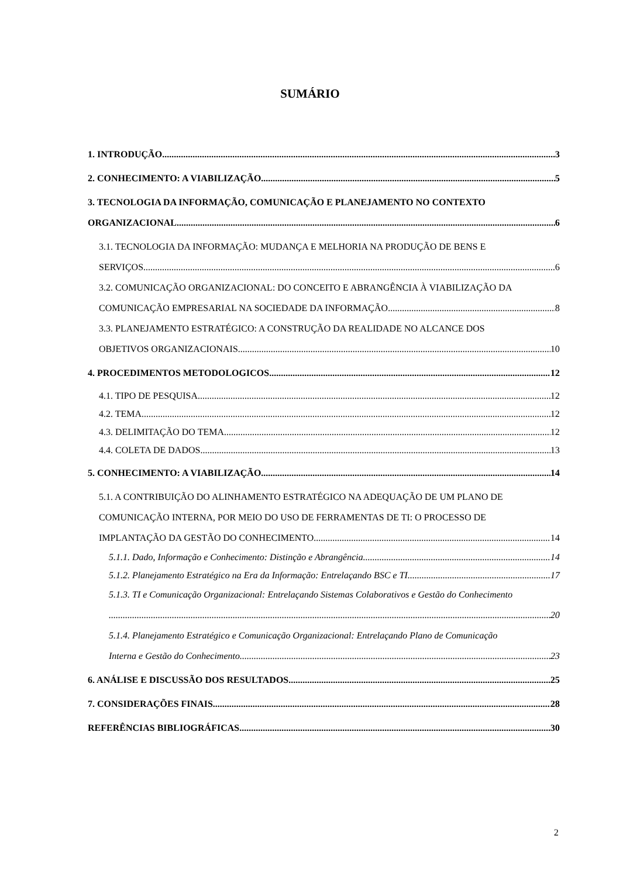SUMÁRIO
1. INTRODUÇÃO 3
2. CONHECIMENTO: A VIABILIZAÇÃO 5
3. TECNOLOGIA DA INFORMAÇÃO, COMUNICAÇÃO E PLANEJAMENTO NO CONTEXTO
ORGANIZACIONAL 6
3.1. TECNOLOGIA DA INFORMAÇÃO: MUDANÇA E MELHORIA NA PRODUÇÃO DE BENS E
SERVIÇOS 6
3.2. COMUNICAÇÃO ORGANIZACIONAL: DO CONCEITO E ABRANGÊNCIA À VIABILIZAÇÃO DA
COMUNICAÇÃO EMPRESARIAL NA SOCIEDADE DA INFORMAÇÃO 8
3.3. PLANEJAMENTO ESTRATÉGICO: A CONSTRUÇÃO DA REALIDADE NO ALCANCE DOS
OBJETIVOS ORGANIZACIONAIS 10
4. PROCEDIMENTOS METODOLOGICOS 12
4.1. TIPO DE PESQUISA 12
4.2. TEMA 12
4.3. DELIMITAÇÃO DO TEMA 12
4.4. COLETA DE DADOS 13
5. CONHECIMENTO: A VIABILIZAÇÃO 14
5.1. A CONTRIBUIÇÃO DO ALINHAMENTO ESTRATÉGICO NA ADEQUAÇÃO DE UM PLANO DE COMUNICAÇÃO INTERNA, POR MEIO DO USO DE FERRAMENTAS DE TI: O PROCESSO DE
IMPLANTAÇÃO DA GESTÃO DO CONHECIMENTO 14
5.1.1. Dado, Informação e Conhecimento: Distinção e Abrangência 14
5.1.2. Planejamento Estratégico na Era da Informação: Entrelaçando BSC e TI 17
5.1.3. TI e Comunicação Organizacional: Entrelaçando Sistemas Colaborativos e Gestão do Conhecimento
20
5.1.4. Planejamento Estratégico e Comunicação Organizacional: Entrelaçando Plano de Comunicação
Interna e Gestão do Conhecimento 23
6. ANÁLISE E DISCUSSÃO DOS RESULTADOS 25
7. CONSIDERAÇÕES FINAIS 28
REFERÊNCIAS BIBLIOGRÁFICAS 30
2